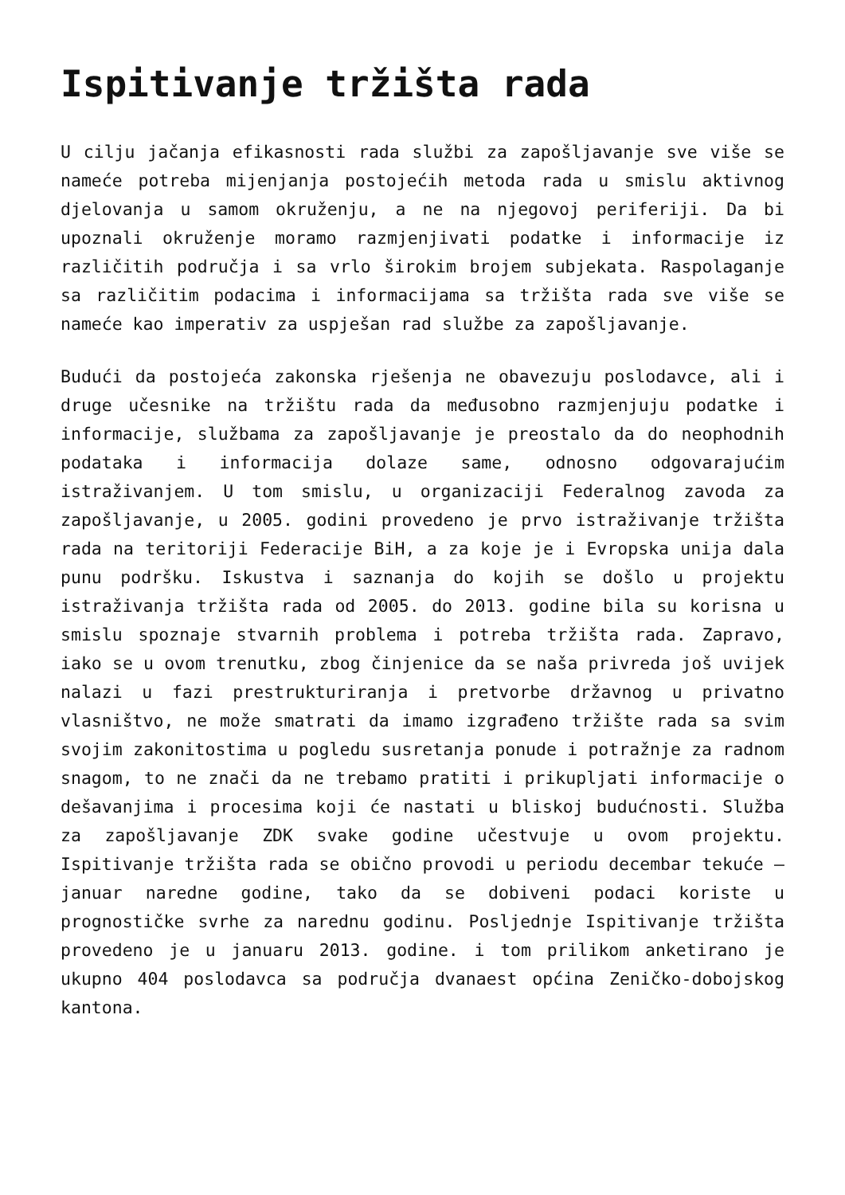Ispitivanje tržišta rada
U cilju jačanja efikasnosti rada službi za zapošljavanje sve više se nameće potreba mijenjanja postojećih metoda rada u smislu aktivnog djelovanja u samom okruženju, a ne na njegovoj periferiji. Da bi upoznali okruženje moramo razmjenjivati podatke i informacije iz različitih područja i sa vrlo širokim brojem subjekata. Raspolaganje sa različitim podacima i informacijama sa tržišta rada sve više se nameće kao imperativ za uspješan rad službe za zapošljavanje.
Budući da postojeća zakonska rješenja ne obavezuju poslodavce, ali i druge učesnike na tržištu rada da međusobno razmjenjuju podatke i informacije, službama za zapošljavanje je preostalo da do neophodnih podataka i informacija dolaze same, odnosno odgovarajućim istraživanjem. U tom smislu, u organizaciji Federalnog zavoda za zapošljavanje, u 2005. godini provedeno je prvo istraživanje tržišta rada na teritoriji Federacije BiH, a za koje je i Evropska unija dala punu podršku. Iskustva i saznanja do kojih se došlo u projektu istraživanja tržišta rada od 2005. do 2013. godine bila su korisna u smislu spoznaje stvarnih problema i potreba tržišta rada. Zapravo, iako se u ovom trenutku, zbog činjenice da se naša privreda još uvijek nalazi u fazi prestrukturiranja i pretvorbe državnog u privatno vlasništvo, ne može smatrati da imamo izgrađeno tržište rada sa svim svojim zakonitostima u pogledu susretanja ponude i potražnje za radnom snagom, to ne znači da ne trebamo pratiti i prikupljati informacije o dešavanjima i procesima koji će nastati u bliskoj budućnosti. Služba za zapošljavanje ZDK svake godine učestvuje u ovom projektu. Ispitivanje tržišta rada se obično provodi u periodu decembar tekuće – januar naredne godine, tako da se dobiveni podaci koriste u prognostičke svrhe za narednu godinu. Posljednje Ispitivanje tržišta provedeno je u januaru 2013. godine. i tom prilikom anketirano je ukupno 404 poslodavca sa područja dvanaest općina Zeničko-dobojskog kantona.